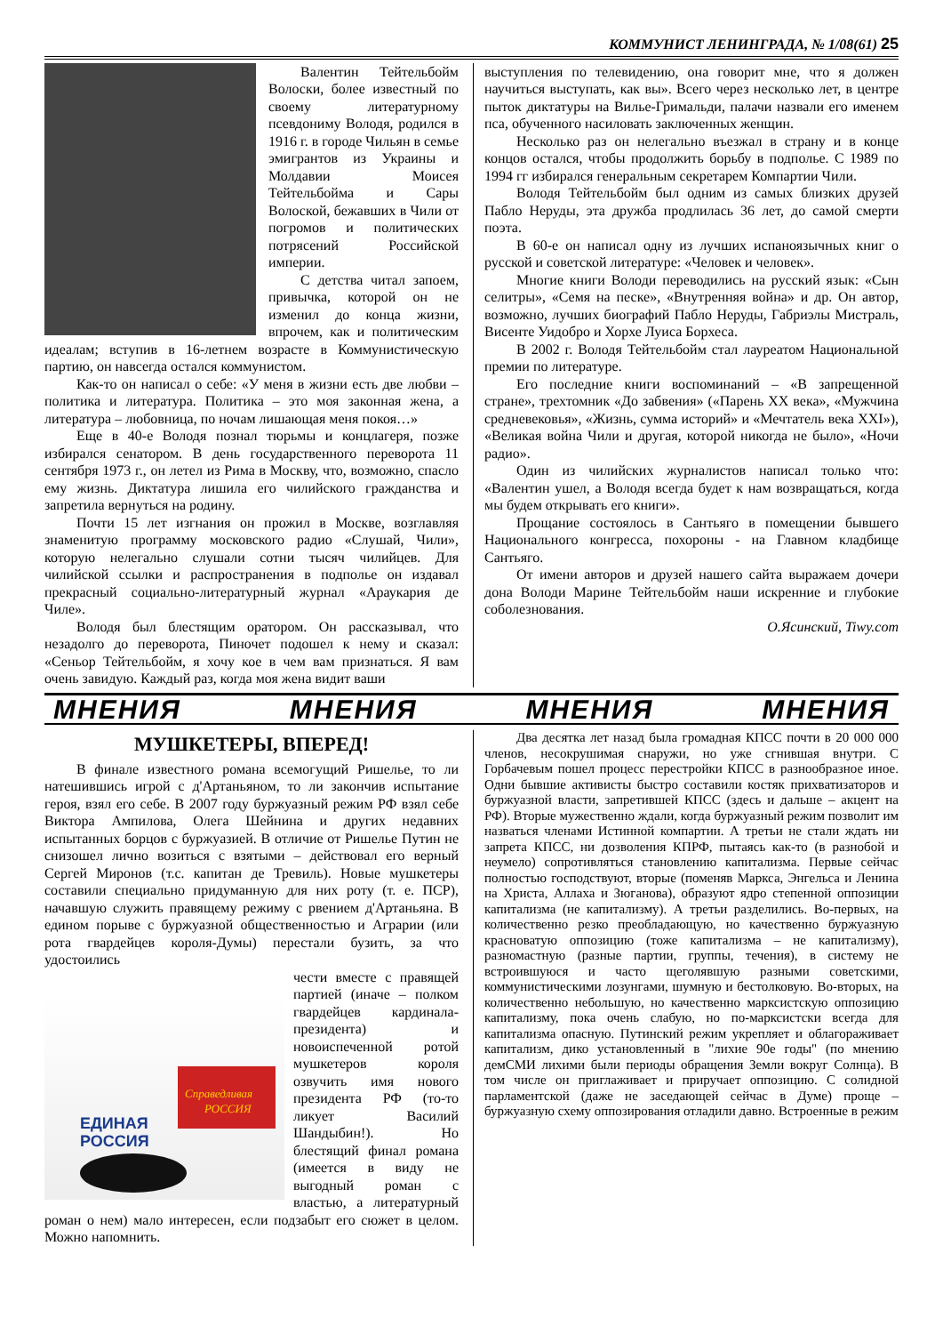КОММУНИСТ ЛЕНИНГРАДА, № 1/08(61) 25
Валентин Тейтельбойм Волоски, более известный по своему литературному псевдониму Володя, родился в 1916 г. в городе Чильян в семье эмигрантов из Украины и Молдавии Моисея Тейтельбойма и Сары Волоской, бежавших в Чили от погромов и политических потрясений Российской империи.
С детства читал запоем, привычка, которой он не изменил до конца жизни, впрочем, как и политическим идеалам; вступив в 16-летнем возрасте в Коммунистическую партию, он навсегда остался коммунистом.
Как-то он написал о себе: «У меня в жизни есть две любви – политика и литература. Политика – это моя законная жена, а литература – любовница, по ночам лишающая меня покоя…»
Еще в 40-е Володя познал тюрьмы и концлагеря, позже избирался сенатором. В день государственного переворота 11 сентября 1973 г., он летел из Рима в Москву, что, возможно, спасло ему жизнь. Диктатура лишила его чилийского гражданства и запретила вернуться на родину.
Почти 15 лет изгнания он прожил в Москве, возглавляя знаменитую программу московского радио «Слушай, Чили», которую нелегально слушали сотни тысяч чилийцев. Для чилийской ссылки и распространения в подполье он издавал прекрасный социально-литературный журнал «Араукария де Чиле».
Володя был блестящим оратором. Он рассказывал, что незадолго до переворота, Пиночет подошел к нему и сказал: «Сеньор Тейтельбойм, я хочу кое в чем вам признаться. Я вам очень завидую. Каждый раз, когда моя жена видит ваши
выступления по телевидению, она говорит мне, что я должен научиться выступать, как вы». Всего через несколько лет, в центре пыток диктатуры на Вилье-Гримальди, палачи назвали его именем пса, обученного насиловать заключенных женщин.
Несколько раз он нелегально въезжал в страну и в конце концов остался, чтобы продолжить борьбу в подполье. С 1989 по 1994 гг избирался генеральным секретарем Компартии Чили.
Володя Тейтельбойм был одним из самых близких друзей Пабло Неруды, эта дружба продлилась 36 лет, до самой смерти поэта.
В 60-е он написал одну из лучших испаноязычных книг о русской и советской литературе: «Человек и человек».
Многие книги Володи переводились на русский язык: «Сын селитры», «Семя на песке», «Внутренняя война» и др. Он автор, возможно, лучших биографий Пабло Неруды, Габриэлы Мистраль, Висенте Уидобро и Хорхе Луиса Борхеса.
В 2002 г. Володя Тейтельбойм стал лауреатом Национальной премии по литературе.
Его последние книги воспоминаний – «В запрещенной стране», трехтомник «До забвения» («Парень XX века», «Мужчина средневековья», «Жизнь, сумма историй» и «Мечтатель века XXI»), «Великая война Чили и другая, которой никогда не было», «Ночи радио».
Один из чилийских журналистов написал только что: «Валентин ушел, а Володя всегда будет к нам возвращаться, когда мы будем открывать его книги».
Прощание состоялось в Сантьяго в помещении бывшего Национального конгресса, похороны - на Главном кладбище Сантьяго.
От имени авторов и друзей нашего сайта выражаем дочери дона Володи Марине Тейтельбойм наши искренние и глубокие соболезнования.
О.Ясинский, Tiwy.com
МНЕНИЯ МНЕНИЯ МНЕНИЯ МНЕНИЯ
МУШКЕТЕРЫ, ВПЕРЕД!
В финале известного романа всемогущий Ришелье, то ли натешившись игрой с д'Артаньяном, то ли закончив испытание героя, взял его себе. В 2007 году буржуазный режим РФ взял себе Виктора Ампилова, Олега Шейнина и других недавних испытанных борцов с буржуазией. В отличие от Ришелье Путин не снизошел лично возиться с взятыми – действовал его верный Сергей Миронов (т.с. капитан де Тревиль). Новые мушкетеры составили специально придуманную для них роту (т. е. ПСР), начавшую служить правящему режиму с рвением д'Артаньяна. В едином порыве с буржуазной общественностью и Аграрии (или рота гвардейцев короля-Думы) перестали бузить, за что удостоились
ЕДИНАЯ
РОССИЯ
Справедливая
РОССИЯ
чести вместе с правящей партией (иначе – полком гвардейцев кардинала-президента) и новоиспеченной ротой мушкетеров короля озвучить имя нового президента РФ (то-то ликует Василий Шандыбин!). Но блестящий финал романа (имеется в виду не выгодный роман с властью, а литературный роман о нем) мало интересен, если подзабыт его сюжет в целом. Можно напомнить.
Два десятка лет назад была громадная КПСС почти в 20 000 000 членов, несокрушимая снаружи, но уже сгнившая внутри. С Горбачевым пошел процесс перестройки КПСС в разнообразное иное. Одни бывшие активисты быстро составили костяк прихватизаторов и буржуазной власти, запретившей КПСС (здесь и дальше – акцент на РФ). Вторые мужественно ждали, когда буржуазный режим позволит им назваться членами Истинной компартии. А третьи не стали ждать ни запрета КПСС, ни дозволения КПРФ, пытаясь как-то (в разнобой и неумело) сопротивляться становлению капитализма. Первые сейчас полностью господствуют, вторые (поменяв Маркса, Энгельса и Ленина на Христа, Аллаха и Зюганова), образуют ядро степенной оппозиции капитализма (не капитализму). А третьи разделились. Во-первых, на количественно резко преобладающую, но качественно буржуазную красноватую оппозицию (тоже капитализма – не капитализму), разномастную (разные партии, группы, течения), в систему не встроившуюся и часто щеголявшую разными советскими, коммунистическими лозунгами, шумную и бестолковую. Во-вторых, на количественно небольшую, но качественно марксистскую оппозицию капитализму, пока очень слабую, но по-марксистски всегда для капитализма опасную. Путинский режим укрепляет и облагораживает капитализм, дико установленный в "лихие 90е годы" (по мнению демСМИ лихими были периоды обращения Земли вокруг Солнца). В том числе он приглаживает и приручает оппозицию. С солидной парламентской (даже не заседающей сейчас в Думе) проще – буржуазную схему оппозирования отладили давно. Встроенные в режим